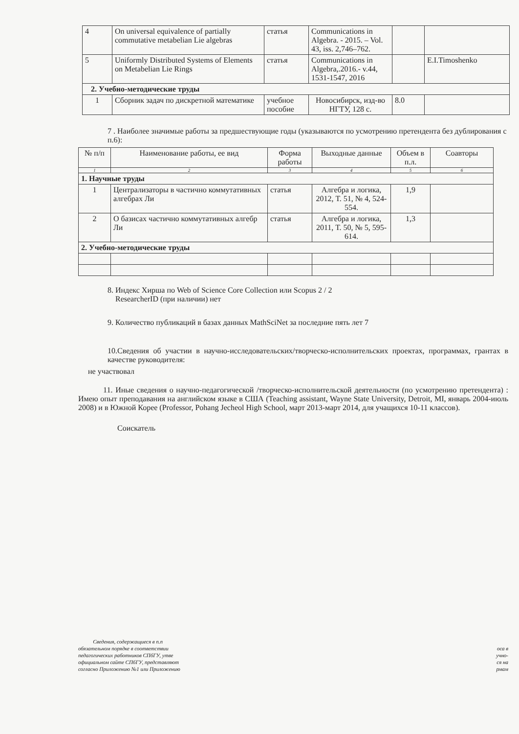| 4 | On universal equivalence of partially commutative metabelian Lie algebras | статья | Communications in Algebra. - 2015. – Vol. 43, iss. 2,746–762. | | |
| 5 | Uniformly Distributed Systems of Elements on Metabelian Lie Rings | статья | Communications in Algebra,.2016.- v.44, 1531-1547, 2016 | | E.I.Timoshenko |
| 2. Учебно-методические труды | | | | | |
| 1 | Сборник задач по дискретной математике | учебное пособие | Новосибирск, изд-во НГТУ, 128 с. | 8.0 | |
7 . Наиболее значимые работы за предшествующие годы (указываются по усмотрению претендента без дублирования с п.6):
| № п/п | Наименование работы, ее вид | Форма работы | Выходные данные | Объем в п.л. | Соавторы |
| --- | --- | --- | --- | --- | --- |
| 1 | 2 | 3 | 4 | 5 | 6 |
| 1. Научные труды | | | | | |
| 1 | Централизаторы в частично коммутативных алгебрах Ли | статья | Алгебра и логика, 2012, Т. 51, № 4, 524-554. | 1,9 | |
| 2 | О базисах частично коммутативных алгебр Ли | статья | Алгебра и логика, 2011, Т. 50, № 5, 595-614. | 1,3 | |
| 2. Учебно-методические труды | | | | | |
8. Индекс Хирша по Web of Science Core Collection или Scopus 2 / 2
ResearcherID (при наличии) нет
9. Количество публикаций в базах данных MathSciNet за последние пять лет 7
10.Сведения об участии в научно-исследовательских/творческо-исполнительских проектах, программах, грантах в качестве руководителя:
не участвовал
11. Иные сведения о научно-педагогической /творческо-исполнительской деятельности (по усмотрению претендента) : Имею опыт преподавания на английском языке в США (Teaching assistant, Wayne State University, Detroit, MI, январь 2004-июль 2008) и в Южной Корее (Professor, Pohang Jecheol High School, март 2013-март 2014, для учащихся 10-11 классов).
Соискатель
Сведения, содержащиеся в п.п
обязательном порядке в соответствии
педагогических работников СПбГУ, утве
официальном сайте СПбГУ, представляют
согласно Приложению №1 или Приложению
оса в
учно-
ся на
рмам